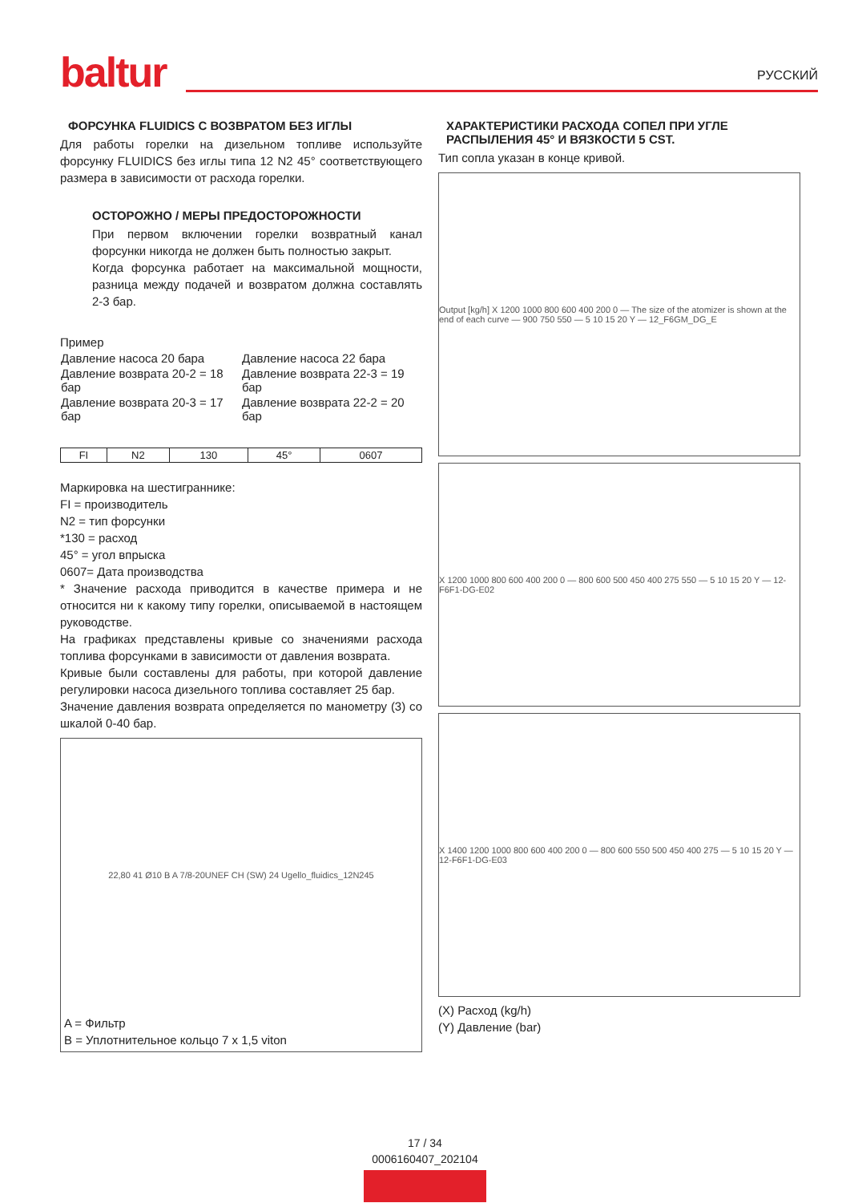baltur РУССКИЙ
ФОРСУНКА FLUIDICS С ВОЗВРАТОМ БЕЗ ИГЛЫ
Для работы горелки на дизельном топливе используйте форсунку FLUIDICS без иглы типа 12 N2 45° соответствующего размера в зависимости от расхода горелки.
ОСТОРОЖНО / МЕРЫ ПРЕДОСТОРОЖНОСТИ
При первом включении горелки возвратный канал форсунки никогда не должен быть полностью закрыт.
Когда форсунка работает на максимальной мощности, разница между подачей и возвратом должна составлять 2-3 бар.
Пример
| Давление насоса 20 бара | Давление насоса 22 бара |
| Давление возврата 20-2 = 18 бар | Давление возврата 22-3 = 19 бар |
| Давление возврата 20-3 = 17 бар | Давление возврата 22-2 = 20 бар |
| FI | N2 | 130 | 45° | 0607 |
Маркировка на шестиграннике:
FI = производитель
N2 = тип форсунки
*130 = расход
45° = угол впрыска
0607= Дата производства
* Значение расхода приводится в качестве примера и не относится ни к какому типу горелки, описываемой в настоящем руководстве.
На графиках представлены кривые со значениями расхода топлива форсунками в зависимости от давления возврата.
Кривые были составлены для работы, при которой давление регулировки насоса дизельного топлива составляет 25 бар.
Значение давления возврата определяется по манометру (3) со шкалой 0-40 бар.
22,80 41 Ø10 B A 7/8-20UNEF CH (SW) 24 Ugello_fluidics_12N245
A = Фильтр
B = Уплотнительное кольцо 7 x 1,5 viton
ХАРАКТЕРИСТИКИ РАСХОДА СОПЕЛ ПРИ УГЛЕ РАСПЫЛЕНИЯ 45° И ВЯЗКОСТИ 5 CST.
Тип сопла указан в конце кривой.
Output [kg/h] X 1200 1000 800 600 400 200 0 — The size of the atomizer is shown at the end of each curve — 900 750 550 — 5 10 15 20 Y — 12_F6GM_DG_E
X 1200 1000 800 600 400 200 0 — 800 600 500 450 400 275 550 — 5 10 15 20 Y — 12-F6F1-DG-E02
X 1400 1200 1000 800 600 400 200 0 — 800 600 550 500 450 400 275 — 5 10 15 20 Y — 12-F6F1-DG-E03
(X) Расход (kg/h)
(Y) Давление (bar)
17 / 34
0006160407_202104